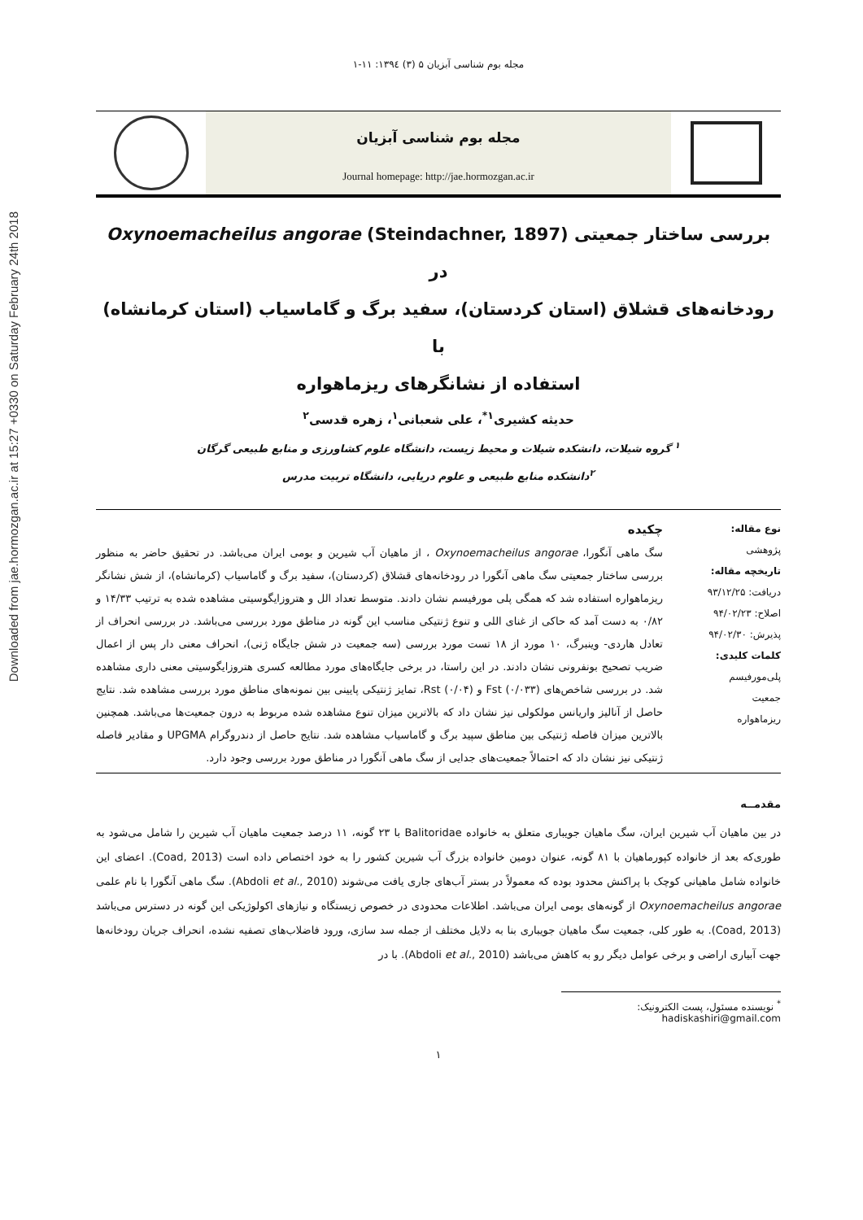Downloaded from jae.hormozgan.ac.ir at 15:27 +0330 on Saturday February 24th 2018
مجله بوم شناسی آبزیان ۵ (۳) ۱۳۹٤: ۱۱-۱
مجله بوم شناسی آبزیان
Journal homepage: http://jae.hormozgan.ac.ir
بررسی ساختار جمعیتی Oxynoemacheilus angorae (Steindachner, 1897) در
رودخانه‌های قشلاق (استان کردستان)، سفید برگ و گاماسیاب (استان کرمانشاه) با
استفاده از نشانگرهای ریزماهواره
حدیثه کشیری<sup>۱*</sup>، علی شعبانی<sup>۱</sup>، زهره قدسی<sup>۲</sup>
<sup>۱</sup> گروه شیلات، دانشکده شیلات و محیط زیست، دانشگاه علوم کشاورزی و منابع طبیعی گرگان
<sup>۲</sup> دانشکده منابع طبیعی و علوم دریایی، دانشگاه تربیت مدرس
نوع مقاله:
پژوهشی
تاریخچه مقاله:
دریافت: ۹۳/۱۲/۲۵
اصلاح: ۹۴/۰۲/۲۳
پذیرش: ۹۴/۰۲/۳۰
کلمات کلیدی:
پلی‌مورفیسم
جمعیت
ریزماهواره
چکیده
سگ ماهی آنگورا، Oxynoemacheilus angorae ، از ماهیان آب شیرین و بومی ایران می‌باشد. در تحقیق حاضر به منظور بررسی ساختار جمعیتی سگ ماهی آنگورا در رودخانه‌های قشلاق (کردستان)، سفید برگ و گاماسیاب (کرمانشاه)، از شش نشانگر ریزماهواره استفاده شد که همگی پلی مورفیسم نشان دادند. متوسط تعداد الل و هتروزایگوسیتی مشاهده شده به ترتیب ۱۴/۳۳ و ۰/۸۲ به دست آمد که حاکی از غنای اللی و تنوع ژنتیکی مناسب این گونه در مناطق مورد بررسی می‌باشد. در بررسی انحراف از تعادل هاردی- وینبرگ، ۱۰ مورد از ۱۸ تست مورد بررسی (سه جمعیت در شش جایگاه ژنی)، انحراف معنی دار پس از اعمال ضریب تصحیح بونفرونی نشان دادند. در این راستا، در برخی جایگاه‌های مورد مطالعه کسری هتروزایگوسیتی معنی داری مشاهده شد. در بررسی شاخص‌های Fst (۰/۰۳۳) و Rst (۰/۰۴)، تمایز ژنتیکی پایینی بین نمونه‌های مناطق مورد بررسی مشاهده شد. نتایج حاصل از آنالیز واریانس مولکولی نیز نشان داد که بالاترین میزان تنوع مشاهده شده مربوط به درون جمعیت‌ها می‌باشد. همچنین بالاترین میزان فاصله ژنتیکی بین مناطق سپید برگ و گاماسیاب مشاهده شد. نتایج حاصل از دندروگرام UPGMA و مقادیر فاصله ژنتیکی نیز نشان داد که احتمالاً جمعیت‌های جدایی از سگ ماهی آنگورا در مناطق مورد بررسی وجود دارد.
مقدمــه
در بین ماهیان آب شیرین ایران، سگ ماهیان جویباری متعلق به خانواده Balitoridae با ۲۳ گونه، ۱۱ درصد جمعیت ماهیان آب شیرین را شامل می‌شود به طوری‌که بعد از خانواده کپورماهیان با ۸۱ گونه، عنوان دومین خانواده بزرگ آب شیرین کشور را به خود اختصاص داده است (Coad, 2013). اعضای این خانواده شامل ماهیانی کوچک با پراکنش محدود بوده که معمولاً در بستر آب‌های جاری یافت می‌شوند (Abdoli et al., 2010). سگ ماهی آنگورا با نام علمی Oxynoemacheilus angorae از گونه‌های بومی ایران می‌باشد. اطلاعات محدودی در خصوص زیستگاه و نیازهای اکولوژیکی این گونه در دسترس می‌باشد (Coad, 2013). به طور کلی، جمعیت سگ ماهیان جویباری بنا به دلایل مختلف از جمله سد سازی، ورود فاضلاب‌های تصفیه نشده، انحراف جریان رودخانه‌ها جهت آبیاری اراضی و برخی عوامل دیگر رو به کاهش می‌باشد (Abdoli et al., 2010). با در
<sup>*</sup> نویسنده مسئول، پست الکترونیک: hadiskashiri@gmail.com
۱